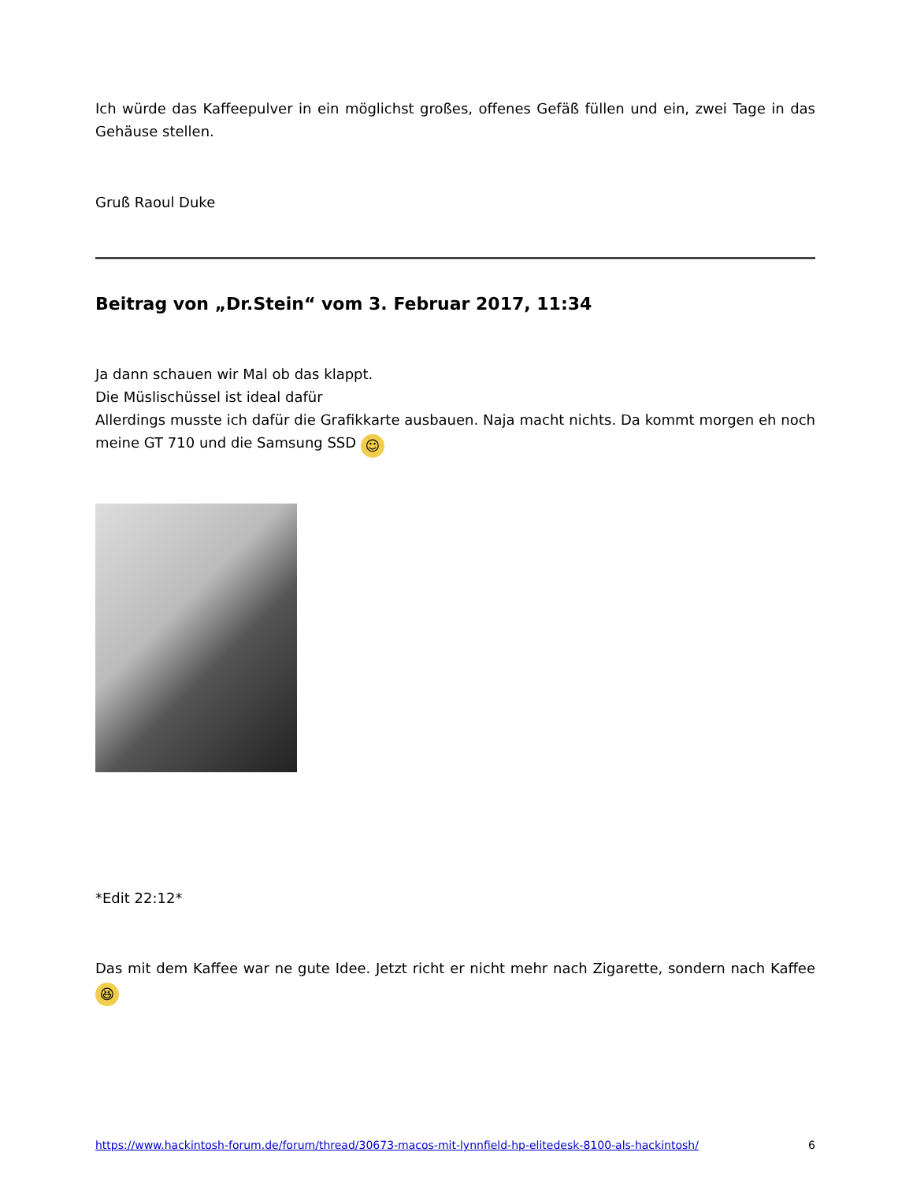Ich würde das Kaffeepulver in ein möglichst großes, offenes Gefäß füllen und ein, zwei Tage in das Gehäuse stellen.
Gruß Raoul Duke
Beitrag von „Dr.Stein“ vom 3. Februar 2017, 11:34
Ja dann schauen wir Mal ob das klappt.
Die Müslischüssel ist ideal dafür
Allerdings musste ich dafür die Grafikkarte ausbauen. Naja macht nichts. Da kommt morgen eh noch meine GT 710 und die Samsung SSD ☺
*Edit 22:12*
Das mit dem Kaffee war ne gute Idee. Jetzt richt er nicht mehr nach Zigarette, sondern nach Kaffee 😆
https://www.hackintosh-forum.de/forum/thread/30673-macos-mit-lynnfield-hp-elitedesk-8100-als-hackintosh/ 6